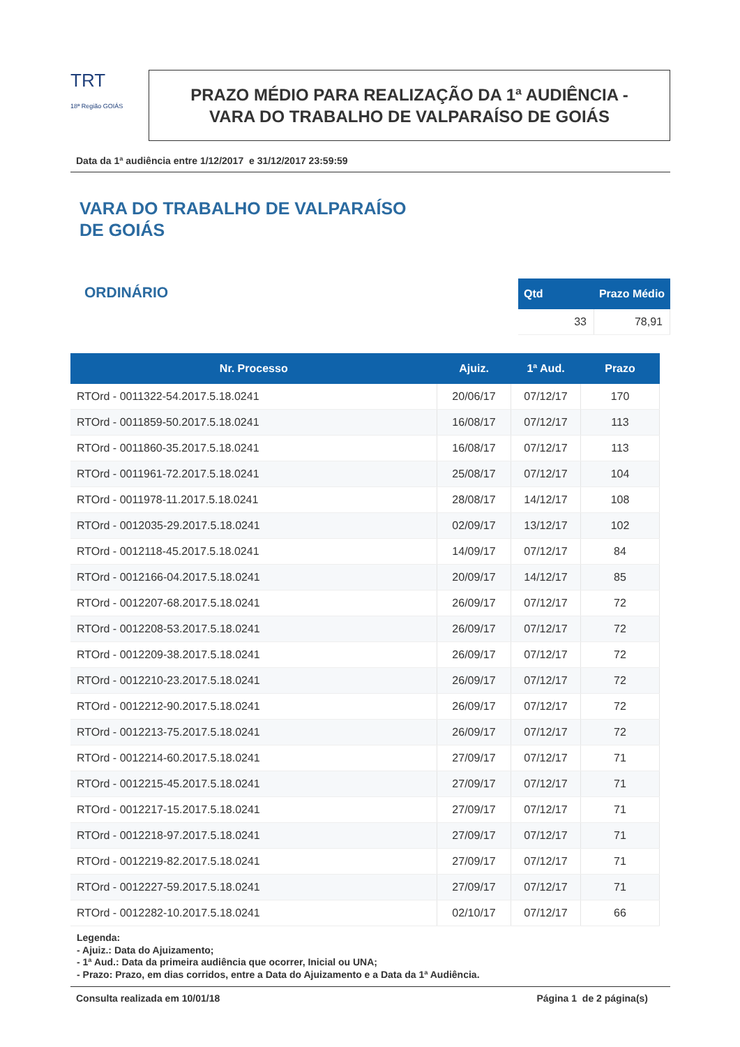TRT
18ª Região GOIÁS
PRAZO MÉDIO PARA REALIZAÇÃO DA 1ª AUDIÊNCIA -
VARA DO TRABALHO DE VALPARAÍSO DE GOIÁS
Data da 1ª audiência entre 1/12/2017 e 31/12/2017 23:59:59
VARA DO TRABALHO DE VALPARAÍSO
DE GOIÁS
ORDINÁRIO
| Qtd | Prazo Médio |
| --- | --- |
| 33 | 78,91 |
| Nr. Processo | Ajuiz. | 1ª Aud. | Prazo |
| --- | --- | --- | --- |
| RTOrd - 0011322-54.2017.5.18.0241 | 20/06/17 | 07/12/17 | 170 |
| RTOrd - 0011859-50.2017.5.18.0241 | 16/08/17 | 07/12/17 | 113 |
| RTOrd - 0011860-35.2017.5.18.0241 | 16/08/17 | 07/12/17 | 113 |
| RTOrd - 0011961-72.2017.5.18.0241 | 25/08/17 | 07/12/17 | 104 |
| RTOrd - 0011978-11.2017.5.18.0241 | 28/08/17 | 14/12/17 | 108 |
| RTOrd - 0012035-29.2017.5.18.0241 | 02/09/17 | 13/12/17 | 102 |
| RTOrd - 0012118-45.2017.5.18.0241 | 14/09/17 | 07/12/17 | 84 |
| RTOrd - 0012166-04.2017.5.18.0241 | 20/09/17 | 14/12/17 | 85 |
| RTOrd - 0012207-68.2017.5.18.0241 | 26/09/17 | 07/12/17 | 72 |
| RTOrd - 0012208-53.2017.5.18.0241 | 26/09/17 | 07/12/17 | 72 |
| RTOrd - 0012209-38.2017.5.18.0241 | 26/09/17 | 07/12/17 | 72 |
| RTOrd - 0012210-23.2017.5.18.0241 | 26/09/17 | 07/12/17 | 72 |
| RTOrd - 0012212-90.2017.5.18.0241 | 26/09/17 | 07/12/17 | 72 |
| RTOrd - 0012213-75.2017.5.18.0241 | 26/09/17 | 07/12/17 | 72 |
| RTOrd - 0012214-60.2017.5.18.0241 | 27/09/17 | 07/12/17 | 71 |
| RTOrd - 0012215-45.2017.5.18.0241 | 27/09/17 | 07/12/17 | 71 |
| RTOrd - 0012217-15.2017.5.18.0241 | 27/09/17 | 07/12/17 | 71 |
| RTOrd - 0012218-97.2017.5.18.0241 | 27/09/17 | 07/12/17 | 71 |
| RTOrd - 0012219-82.2017.5.18.0241 | 27/09/17 | 07/12/17 | 71 |
| RTOrd - 0012227-59.2017.5.18.0241 | 27/09/17 | 07/12/17 | 71 |
| RTOrd - 0012282-10.2017.5.18.0241 | 02/10/17 | 07/12/17 | 66 |
Legenda:
- Ajuiz.: Data do Ajuizamento;
- 1ª Aud.: Data da primeira audiência que ocorrer, Inicial ou UNA;
- Prazo: Prazo, em dias corridos, entre a Data do Ajuizamento e a Data da 1ª Audiência.
Consulta realizada em 10/01/18 Página 1 de 2 página(s)